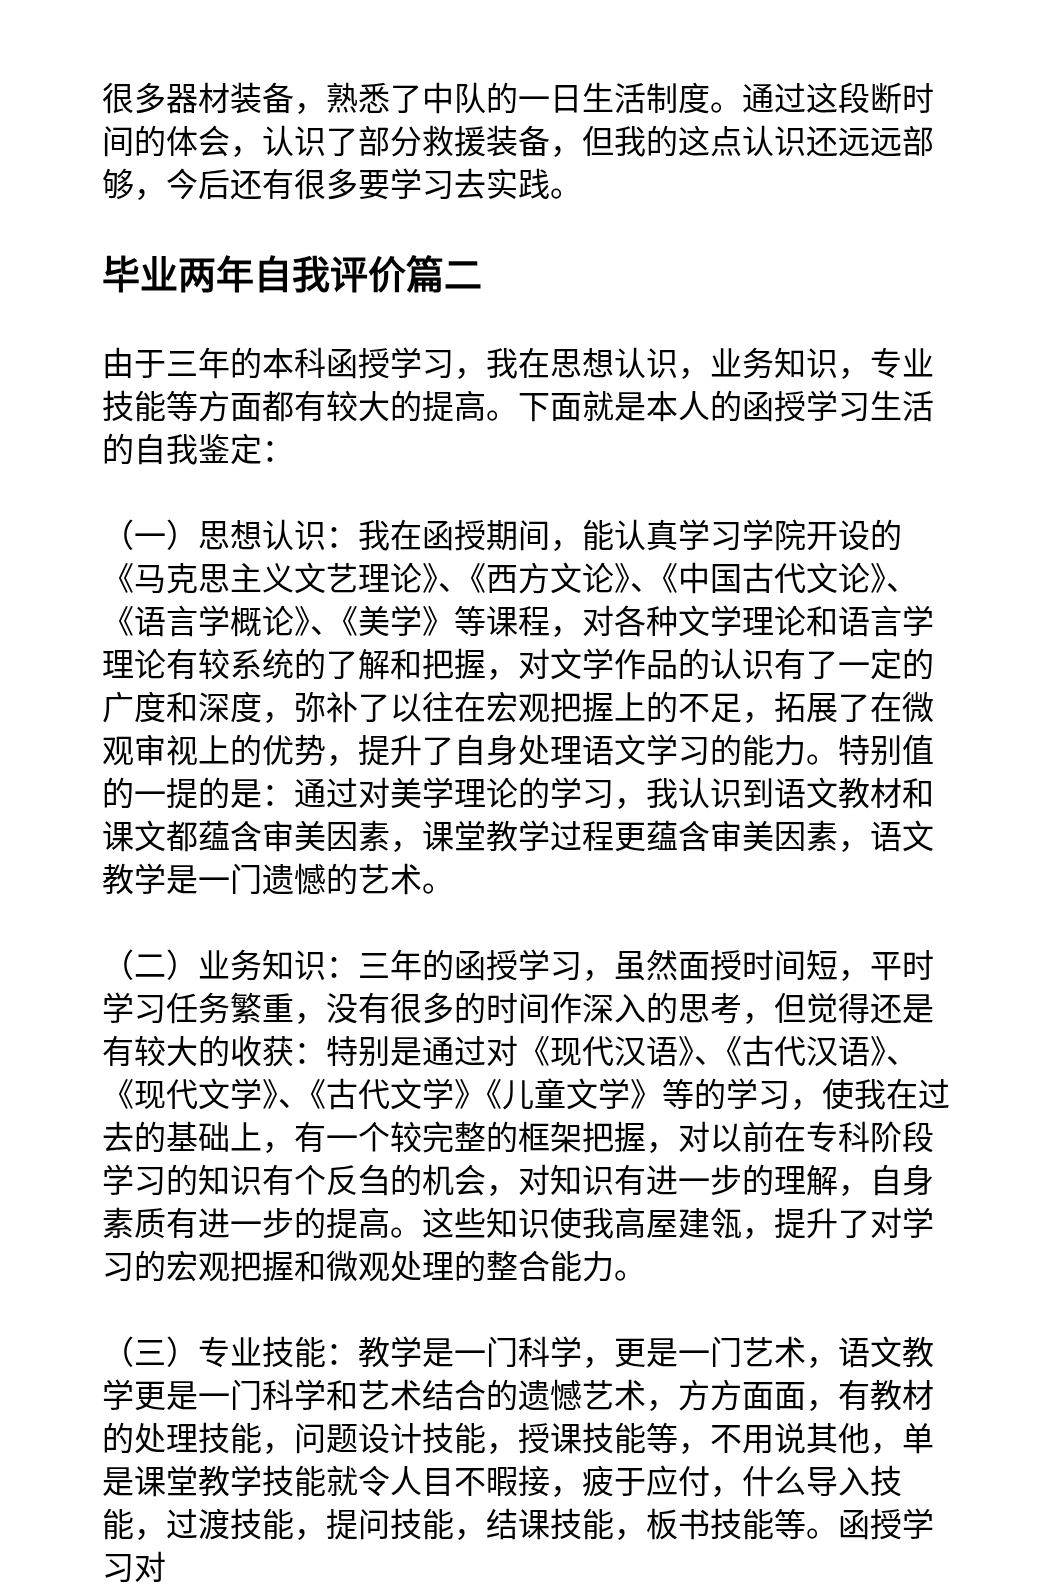很多器材装备，熟悉了中队的一日生活制度。通过这段断时间的体会，认识了部分救援装备，但我的这点认识还远远部够，今后还有很多要学习去实践。
毕业两年自我评价篇二
由于三年的本科函授学习，我在思想认识，业务知识，专业技能等方面都有较大的提高。下面就是本人的函授学习生活的自我鉴定：
（一）思想认识：我在函授期间，能认真学习学院开设的《马克思主义文艺理论》、《西方文论》、《中国古代文论》、《语言学概论》、《美学》等课程，对各种文学理论和语言学理论有较系统的了解和把握，对文学作品的认识有了一定的广度和深度，弥补了以往在宏观把握上的不足，拓展了在微观审视上的优势，提升了自身处理语文学习的能力。特别值的一提的是：通过对美学理论的学习，我认识到语文教材和课文都蕴含审美因素，课堂教学过程更蕴含审美因素，语文教学是一门遗憾的艺术。
（二）业务知识：三年的函授学习，虽然面授时间短，平时学习任务繁重，没有很多的时间作深入的思考，但觉得还是有较大的收获：特别是通过对《现代汉语》、《古代汉语》、《现代文学》、《古代文学》《儿童文学》等的学习，使我在过去的基础上，有一个较完整的框架把握，对以前在专科阶段学习的知识有个反刍的机会，对知识有进一步的理解，自身素质有进一步的提高。这些知识使我高屋建瓴，提升了对学习的宏观把握和微观处理的整合能力。
（三）专业技能：教学是一门科学，更是一门艺术，语文教学更是一门科学和艺术结合的遗憾艺术，方方面面，有教材的处理技能，问题设计技能，授课技能等，不用说其他，单是课堂教学技能就令人目不暇接，疲于应付，什么导入技能，过渡技能，提问技能，结课技能，板书技能等。函授学习对